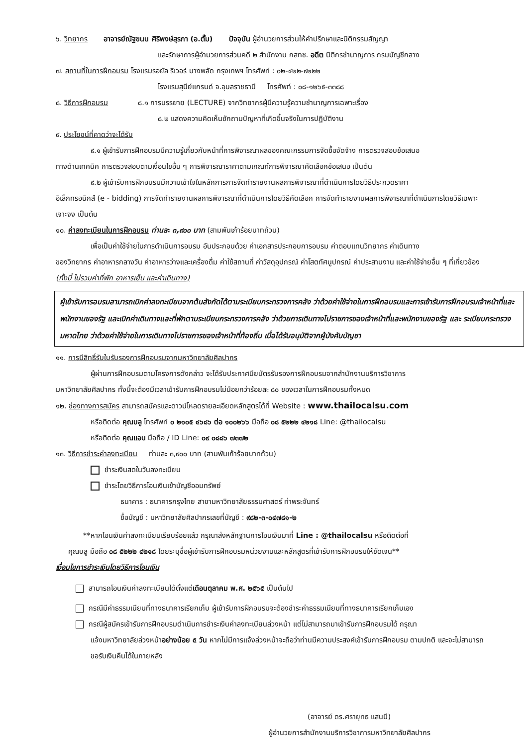๖. วิทยากร อาจารย์ณัฐขนน ศิริพงษ์สุรภา (อ.ตั้ม) ปัจจุบัน ผู้อำนวยการส่วนให้คำปรึกษาและนิติกรรมสัญญา
และรักษาการผู้อำนวยการส่วนคดี ๒ สำนักงาน กสทช. อดีต นิติกรชำนาญการ กรมบัญชีกลาง
๗. สถานที่ในการฝึกอบรม โรงแรมรอยัล ริเวอร์ บางพลัด กรุงเทพฯ โทรศัพท์ : ๐๒-๔๒๒-๙๒๒๒
โรงแรมสุนีย์แกรนด์ จ.อุบลราชธานี โทรศัพท์ : ๐๘-๑๒๖๕-๓๓๘๘
๘. วิธีการฝึกอบรม ๘.๑ การบรรยาย (LECTURE) จากวิทยากรผู้มีความรู้ความชำนาญการเฉพาะเรื่อง
๘.๒ แสดงความคิดเห็นซักถามปัญหาที่เกิดขึ้นจริงในการปฏิบัติงาน
๙. ประโยชน์ที่คาดว่าจะได้รับ
๙.๑ ผู้เข้ารับการฝึกอบรมมีความรู้เกี่ยวกับหน้าที่การพิจารณาผลของคณะกรรมการจัดซื้อจัดจ้าง การตรวจสอบข้อเสนอ
ทางด้านเทคนิค การตรวจสอบตามเงื่อนไขอื่น ๆ การพิจารณาราคาตามเกณฑ์การพิจารณาคัดเลือกข้อเสนอ เป็นต้น
๙.๒ ผู้เข้ารับการฝึกอบรมมีความเข้าใจในหลักการการจัดทำรายงานผลการพิจารณาที่ดำเนินการโดยวิธีประกวดราคา
อิเล็กทรอนิกส์ (e - bidding) การจัดทำรายงานผลการพิจารณาที่ดำเนินการโดยวิธีคัดเลือก การจัดทำรายงานผลการพิจารณาที่ดำเนินการโดยวิธีเฉพาะเจาะจง เป็นต้น
๑๐. ค่าลงทะเบียนในการฝึกอบรม ท่านละ ๓,๙๐๐ บาท (สามพันเก้าร้อยบาทถ้วน)
เพื่อเป็นค่าใช้จ่ายในการดำเนินการอบรม อันประกอบด้วย ค่าเอกสารประกอบการอบรม ค่าตอบแทนวิทยากร ค่าเดินทาง
ของวิทยากร ค่าอาหารกลางวัน ค่าอาหารว่างและเครื่องดื่ม ค่าใช้สถานที่ ค่าวัสดุอุปกรณ์ ค่าโสตทัศนูปกรณ์ ค่าประสานงาน และค่าใช้จ่ายอื่น ๆ ที่เกี่ยวข้อง (ทั้งนี้ ไม่รวมค่าที่พัก อาหารเย็น และค่าเดินทาง)
ผู้เข้ารับการอบรมสามารถเบิกค่าลงทะเบียนจากต้นสังกัดได้ตามระเบียบกระทรวงการคลัง ว่าด้วยค่าใช้จ่ายในการฝึกอบรมและการเข้ารับการฝึกอบรมเจ้าหน้าที่และพนักงานของรัฐ และเบิกค่าเดินทางและที่พักตามระเบียบกระทรวงการคลัง ว่าด้วยการเดินทางไปราชการของเจ้าหน้าที่และพนักงานของรัฐ และ ระเบียบกระทรวงมหาดไทย ว่าด้วยค่าใช้จ่ายในการเดินทางไปราชการของเจ้าหน้าที่ท้องถิ่น เมื่อได้รับอนุมัติจากผู้บังคับบัญชา
๑๑. การมีสิทธิ์รับใบรับรองการฝึกอบรมจากมหาวิทยาลัยศิลปากร
ผู้ผ่านการฝึกอบรมตามโครงการดังกล่าว จะได้รับประกาศนียบัตรรับรองการฝึกอบรมจากสำนักงานบริการวิชาการ
มหาวิทยาลัยศิลปากร ทั้งนี้จะต้องมีเวลาเข้ารับการฝึกอบรมไม่น้อยกว่าร้อยละ ๘๐ ของเวลาในการฝึกอบรมทั้งหมด
๑๒. ช่องทางการสมัคร สามารถสมัครและดาวน์โหลดรายละเอียดหลักสูตรได้ที่ Website : www.thailocalsu.com
หรือติดต่อ คุณบลู โทรศัพท์ ๐ ๒๑๐๕ ๔๖๘๖ ต่อ ๑๐๐๒๖๖ มือถือ ๐๘ ๕๒๒๒ ๔๒๑๘ Line: @thailocalsu
หรือติดต่อ คุณแอน มือถือ / ID Line: ๐๙ ๐๘๘๖ ๗๓๗๒
๑๓. วิธีการชำระค่าลงทะเบียน ท่านละ ๓,๙๐๐ บาท (สามพันเก้าร้อยบาทถ้วน)
ชำระเงินสดในวันลงทะเบียน
ชำระโดยวิธีการโอนเงินเข้าบัญชีออมทรัพย์
ธนาคาร : ธนาคารกรุงไทย สาขามหาวิทยาลัยธรรมศาสตร์ ท่าพระจันทร์
ชื่อบัญชี : มหาวิทยาลัยศิลปากรเลขที่บัญชี : ๙๘๒-๓-๐๔๗๘๑-๒
**หากโอนเงินค่าลงทะเบียนเรียบร้อยแล้ว กรุณาส่งหลักฐานการโอนเงินมาที่ Line : @thailocalsu หรือติดต่อที่
คุณบลู มือถือ ๐๘ ๕๒๒๒ ๔๒๑๘ โดยระบุชื่อผู้เข้ารับการฝึกอบรมหน่วยงานและหลักสูตรที่เข้ารับการฝึกอบรมให้ชัดเจน**
เงื่อนไขการชำระเงินโดยวิธีการโอนเงิน
สามารถโอนเงินค่าลงทะเบียนได้ตั้งแต่เดือนตุลาคม พ.ศ. ๒๕๖๕ เป็นต้นไป
กรณีมีค่าธรรมเนียมที่ทางธนาคารเรียกเก็บ ผู้เข้ารับการฝึกอบรมจะต้องชำระค่าธรรมเนียมที่ทางธนาคารเรียกเก็บเอง
กรณีผู้สมัครเข้ารับการฝึกอบรมดำเนินการชำระเงินค่าลงทะเบียนล่วงหน้า แต่ไม่สามารถมาเข้ารับการฝึกอบรมได้ กรุณา
แจ้งมหาวิทยาลัยล่วงหน้าอย่างน้อย ๕ วัน หากไม่มีการแจ้งล่วงหน้าจะถือว่าท่านมีความประสงค์เข้ารับการฝึกอบรม ตามปกติ และจะไม่สามารถขอรับเงินคืนได้ในภายหลัง
(อาจารย์ ดร.ศรายุทธ แสนมี)
ผู้อำนวยการสำนักงานบริการวิชาการมหาวิทยาลัยศิลปากร